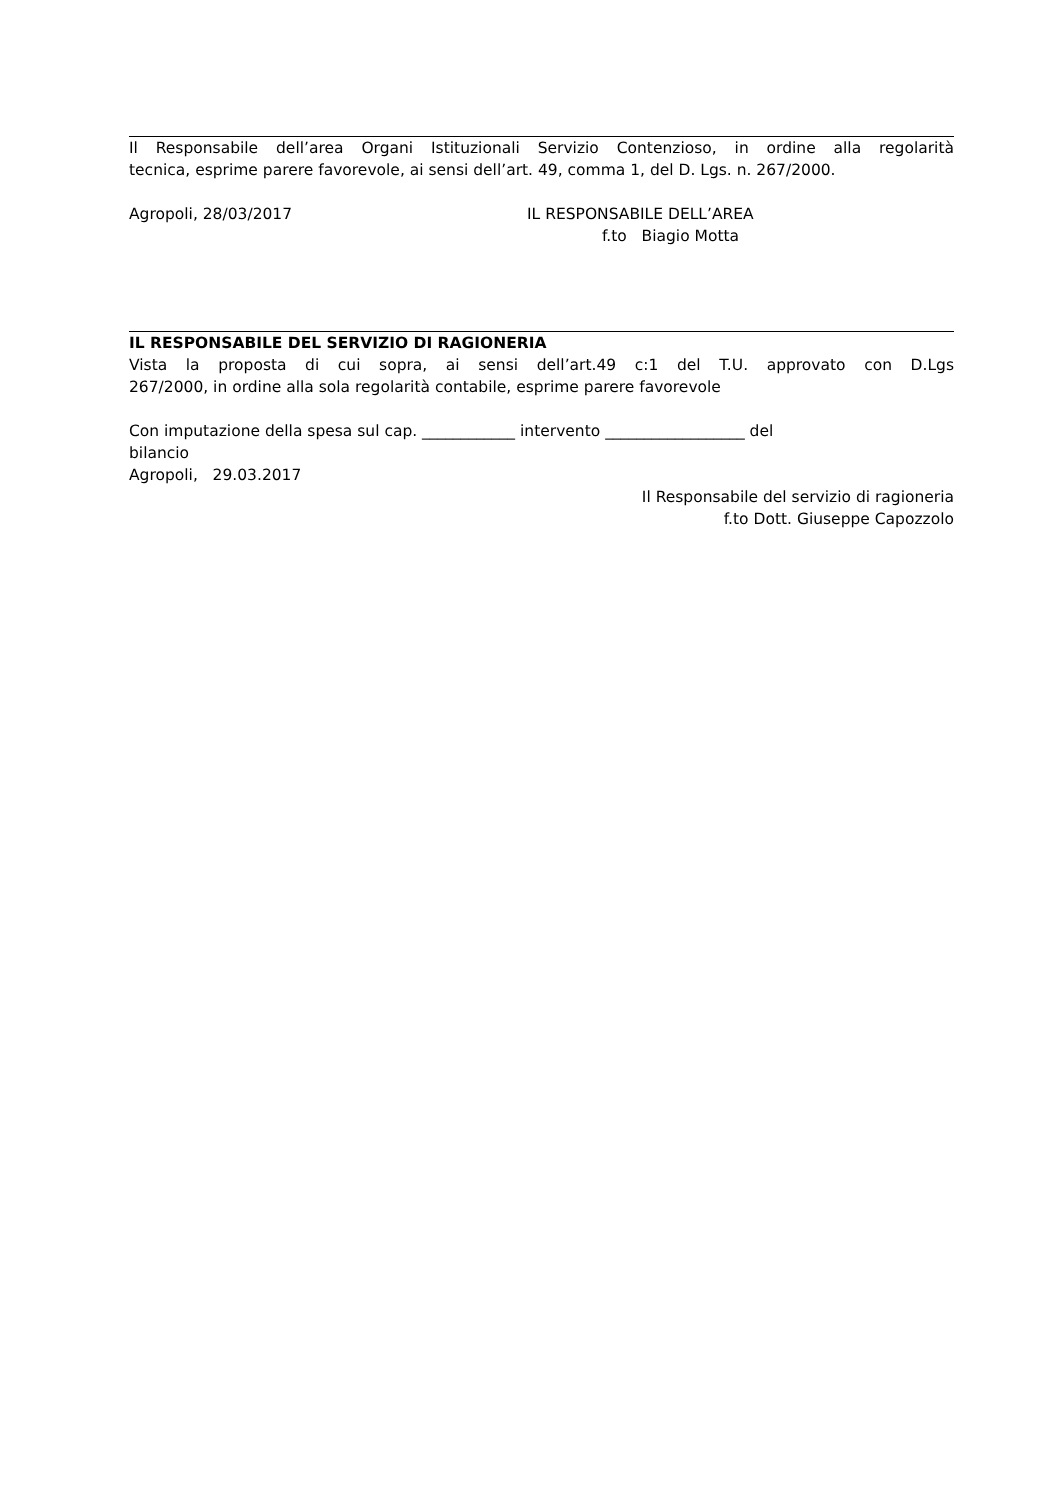Il Responsabile dell’area Organi Istituzionali Servizio Contenzioso, in ordine alla regolarità
tecnica, esprime parere favorevole, ai sensi dell’art. 49, comma 1, del D. Lgs. n. 267/2000.
Agropoli, 28/03/2017 IL RESPONSABILE DELL’AREA
f.to Biagio Motta
IL RESPONSABILE DEL SERVIZIO DI RAGIONERIA
Vista la proposta di cui sopra, ai sensi dell’art.49 c:1 del T.U. approvato con D.Lgs
267/2000, in ordine alla sola regolarità contabile, esprime parere favorevole
Con imputazione della spesa sul cap. ____________ intervento __________________ del
bilancio
Agropoli, 29.03.2017
Il Responsabile del servizio di ragioneria
f.to Dott. Giuseppe Capozzolo